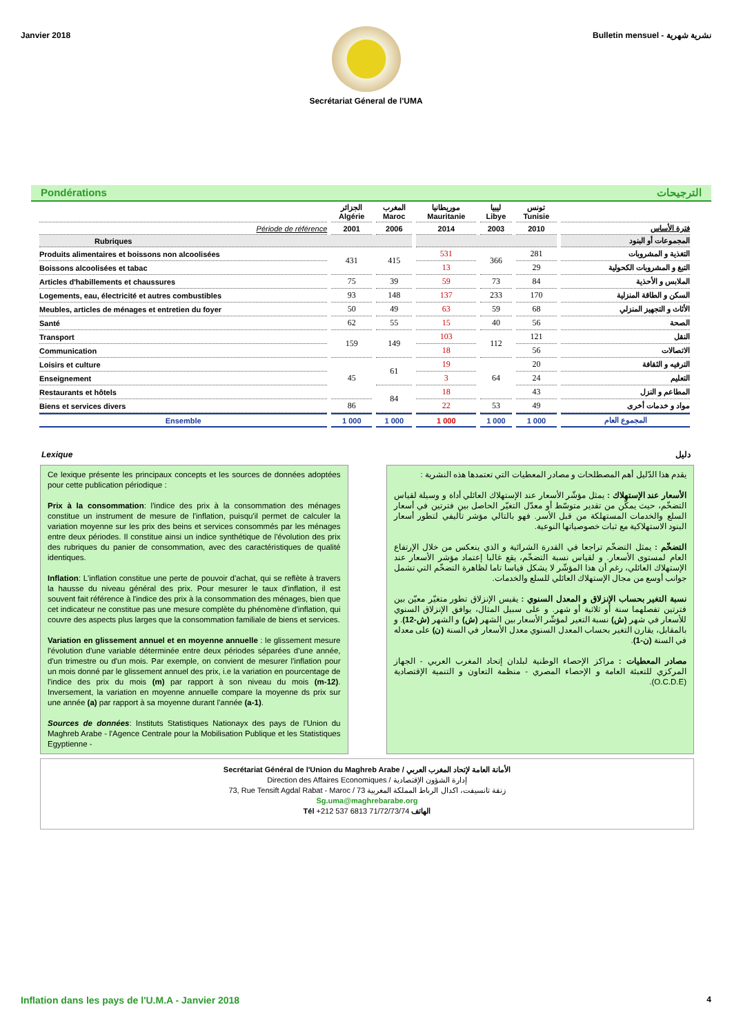Janvier 2018 Bulletin mensuel - نشرية شهرية
Secrétariat Géneral de l'UMA
Pondérations الترجيحات
| | الجزائر Algérie | المغرب Maroc | موريطانيا Mauritanie | ليبيا Libye | تونس Tunisie | |
| --- | --- | --- | --- | --- | --- | --- |
| Période de référence | 2001 | 2006 | 2014 | 2003 | 2010 | فترة الأساس |
| Rubriques | | | | | | المجموعات أو البنود |
| Produits alimentaires et boissons non alcoolisées | 431 | 415 | 531 | 366 | 281 | التغذية و المشروبات |
| Boissons alcoolisées et tabac | | | 13 | | 29 | التبغ و المشروبات الكحولية |
| Articles d'habillements et chaussures | 75 | 39 | 59 | 73 | 84 | الملابس و الأحذية |
| Logements, eau, électricité et autres combustibles | 93 | 148 | 137 | 233 | 170 | السكن و الطاقة المنزلية |
| Meubles, articles de ménages et entretien du foyer | 50 | 49 | 63 | 59 | 68 | الأثاث و التجهيز المنزلي |
| Santé | 62 | 55 | 15 | 40 | 56 | الصحة |
| Transport | 159 | 149 | 103 | 112 | 121 | النقل |
| Communication | | | 18 | | 56 | الاتصالات |
| Loisirs et culture | 45 | 61 | 19 | 64 | 20 | الترفيه و الثقافة |
| Enseignement | | | 3 | | 24 | التعليم |
| Restaurants et hôtels | | 84 | 18 | | 43 | المطاعم و النزل |
| Biens et services divers | 86 | | 22 | 53 | 49 | مواد و خدمات أخرى |
| Ensemble | 1 000 | 1 000 | 1 000 | 1 000 | 1 000 | المجموع العام |
Lexique دليل
Ce lexique présente les principaux concepts et les sources de données adoptées pour cette publication périodique :
Prix à la consommation: l'indice des prix à la consommation des ménages constitue un instrument de mesure de l'inflation, puisqu'il permet de calculer la variation moyenne sur les prix des beins et services consommés par les ménages entre deux périodes. Il constitue ainsi un indice synthétique de l'évolution des prix des rubriques du panier de consommation, avec des caractéristiques de qualité identiques.
Inflation: L'inflation constitue une perte de pouvoir d'achat, qui se reflète à travers la hausse du niveau général des prix. Pour mesurer le taux d'inflation, il est souvent fait référence à l'indice des prix à la consommation des ménages, bien que cet indicateur ne constitue pas une mesure complète du phénomène d'inflation, qui couvre des aspects plus larges que la consommation familiale de biens et services.
Variation en glissement annuel et en moyenne annuelle : le glissement mesure l'évolution d'une variable déterminée entre deux périodes séparées d'une année, d'un trimestre ou d'un mois. Par exemple, on convient de mesurer l'inflation pour un mois donné par le glissement annuel des prix, i.e la variation en pourcentage de l'indice des prix du mois (m) par rapport à son niveau du mois (m-12). Inversement, la variation en moyenne annuelle compare la moyenne ds prix sur une année (a) par rapport à sa moyenne durant l'année (a-1).
Sources de données: Instituts Statistiques Nationayx des pays de l'Union du Maghreb Arabe - l'Agence Centrale pour la Mobilisation Publique et les Statistiques Egyptienne -
يقدم هذا الدّليل أهم المصطلحات و مصادر المعطيات التي تعتمدها هذه النشرية :
الأسعار عند الإستهلاك : يمثل مؤشّر الأسعار عند الإستهلاك العائلي أداة و وسيلة لقياس التضخّم، حيث يمكّن من تقدير متوسّط أو معدّل التغيّر الحاصل بين فترتين في أسعار السلع والخدمات المستهلكة من قبل الأسر. فهو بالتالي مؤشر تأليفي لتطور أسعار البنود الاستهلاكية مع ثبات خصوصياتها النوعية.
التضخّم : يمثل التضخّم تراجعا في القدرة الشرائية و الذي ينعكس من خلال الإرتفاع العام لمستوى الأسعار. و لقياس نسبة التضخّم، يقع غالبا إعتماد مؤشر الأسعار عند الإستهلاك العائلي، رغم أن هذا المؤشّر لا يشكل قياسا تاما لظاهرة التضخّم التي تشمل جوانب أوسع من مجال الإستهلاك العائلي للسلع والخدمات.
نسبة التغير بحساب الإنزلاق و المعدل السنوي : يقيس الإنزلاق تطور متغيّر معيّن بين فترتين تفصلهما سنة أو ثلاثية أو شهر. و على سبيل المثال، يوافق الإنزلاق السنوي للأسعار في شهر (ش) نسبة التغير لمؤشّر الأسعار بين الشهر (ش) و الشهر (ش-12). و بالمقابل، يقارن التغير بحساب المعدل السنوي معدل الأسعار في السنة (ن) على معدله في السنة (ن-1).
مصادر المعطيات : مراكز الإحصاء الوطنية لبلدان إتحاد المغرب العربي - الجهاز المركزي للتعبئة العامة و الإحصاء المصري - منظمة التعاون و التنمية الإقتصادية (O.C.D.E).
Secrétariat Général de l'Union du Maghreb Arabe / الأمانة العامة لإتحاد المغرب العربي
Direction des Affaires Economiques / إدارة الشؤون الإقتصادية
73, Rue Tensift Agdal Rabat - Maroc / 73 زنقة تانسيفت، اكدال الرباط المملكة المغربية
Sg.uma@maghrebarabe.org
Tél +212 537 6813 71/72/73/74 الهاتف
Inflation dans les pays de l'U.M.A - Janvier 2018 4